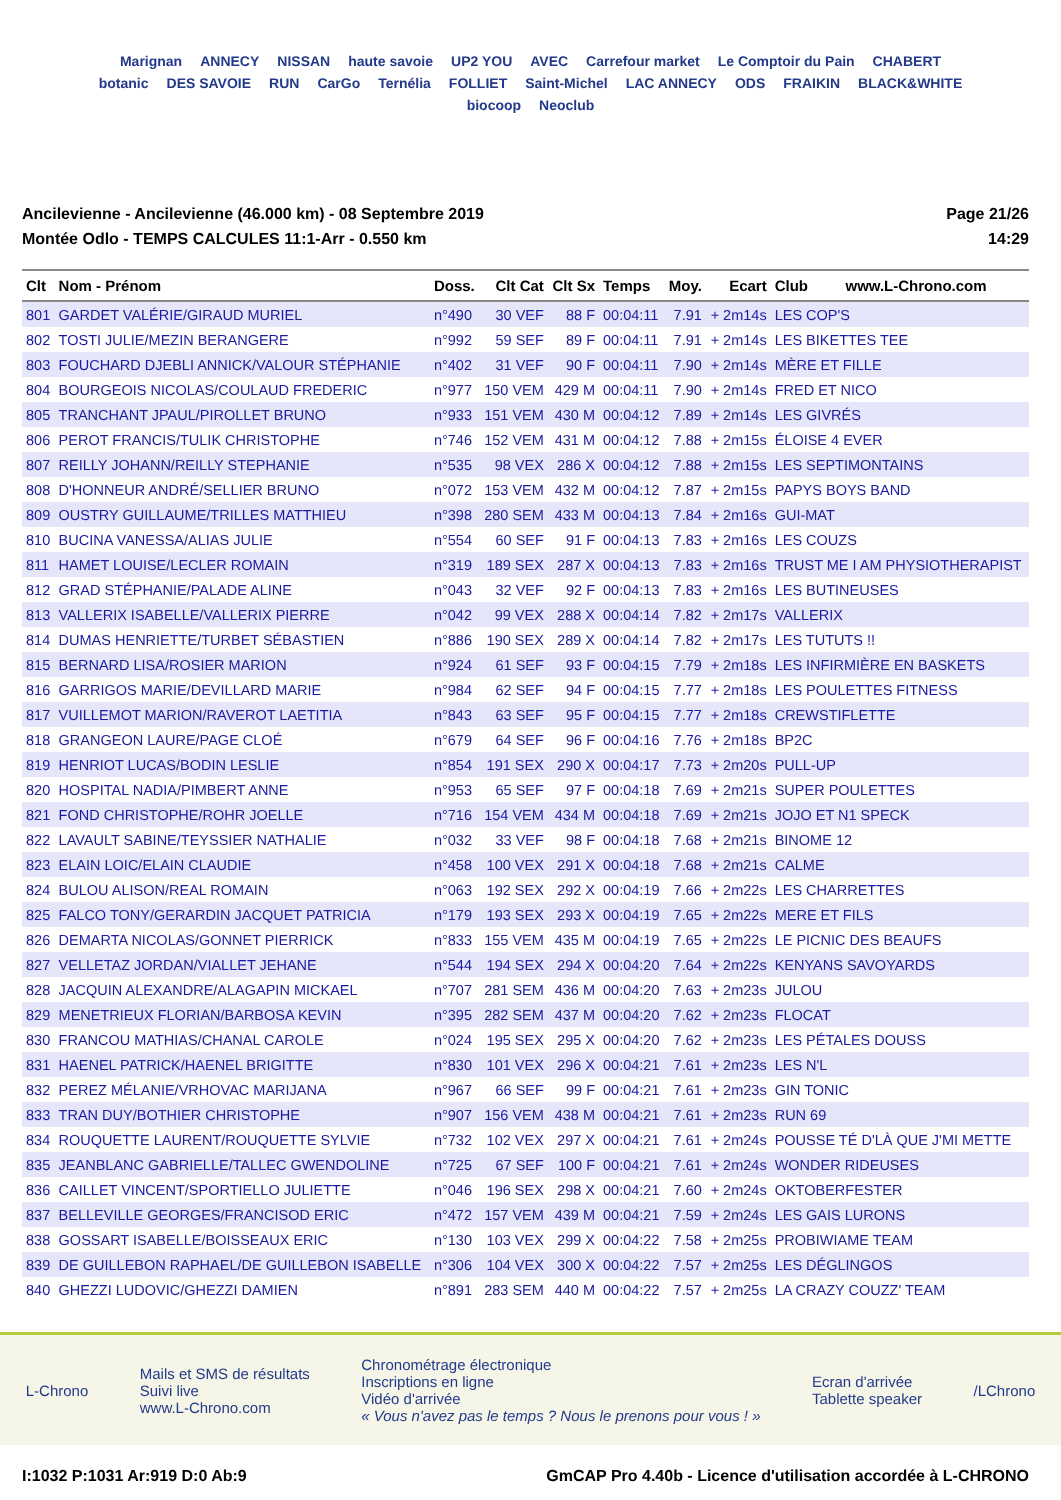Marignan ANNECY NISSAN haute savoie UP2 YOU AVEC Carrefour market Le Comptoir du Pain CHABERT botanic DES SAVOIE RUN CarGo Ternélia FOLLIET Saint-Michel LAC ANNECY ODS FRAIKIN BLACK&WHITE biocoop Neoclub
Ancilevienne - Ancilevienne (46.000 km) - 08 Septembre 2019
Montée Odlo - TEMPS CALCULES 11:1-Arr - 0.550 km
Page 21/26
14:29
| Clt | Nom - Prénom | Doss. | Clt Cat | Clt Sx | Temps | Moy. | Ecart | Club www.L-Chrono.com |
| --- | --- | --- | --- | --- | --- | --- | --- | --- |
| 801 | GARDET VALÉRIE/GIRAUD MURIEL | n°490 | 30 VEF | 88 F | 00:04:11 | 7.91 | + 2m14s | LES COP'S |
| 802 | TOSTI JULIE/MEZIN BERANGERE | n°992 | 59 SEF | 89 F | 00:04:11 | 7.91 | + 2m14s | LES BIKETTES TEE |
| 803 | FOUCHARD DJEBLI ANNICK/VALOUR STÉPHANIE | n°402 | 31 VEF | 90 F | 00:04:11 | 7.90 | + 2m14s | MÈRE ET FILLE |
| 804 | BOURGEOIS NICOLAS/COULAUD FREDERIC | n°977 | 150 VEM | 429 M | 00:04:11 | 7.90 | + 2m14s | FRED ET NICO |
| 805 | TRANCHANT JPAUL/PIROLLET BRUNO | n°933 | 151 VEM | 430 M | 00:04:12 | 7.89 | + 2m14s | LES GIVRÉS |
| 806 | PEROT FRANCIS/TULIK CHRISTOPHE | n°746 | 152 VEM | 431 M | 00:04:12 | 7.88 | + 2m15s | ÉLOISE 4 EVER |
| 807 | REILLY JOHANN/REILLY STEPHANIE | n°535 | 98 VEX | 286 X | 00:04:12 | 7.88 | + 2m15s | LES SEPTIMONTAINS |
| 808 | D'HONNEUR ANDRÉ/SELLIER BRUNO | n°072 | 153 VEM | 432 M | 00:04:12 | 7.87 | + 2m15s | PAPYS BOYS BAND |
| 809 | OUSTRY GUILLAUME/TRILLES MATTHIEU | n°398 | 280 SEM | 433 M | 00:04:13 | 7.84 | + 2m16s | GUI-MAT |
| 810 | BUCINA VANESSA/ALIAS JULIE | n°554 | 60 SEF | 91 F | 00:04:13 | 7.83 | + 2m16s | LES COUZS |
| 811 | HAMET LOUISE/LECLER ROMAIN | n°319 | 189 SEX | 287 X | 00:04:13 | 7.83 | + 2m16s | TRUST ME I AM PHYSIOTHERAPIST |
| 812 | GRAD STÉPHANIE/PALADE ALINE | n°043 | 32 VEF | 92 F | 00:04:13 | 7.83 | + 2m16s | LES BUTINEUSES |
| 813 | VALLERIX ISABELLE/VALLERIX PIERRE | n°042 | 99 VEX | 288 X | 00:04:14 | 7.82 | + 2m17s | VALLERIX |
| 814 | DUMAS HENRIETTE/TURBET SÉBASTIEN | n°886 | 190 SEX | 289 X | 00:04:14 | 7.82 | + 2m17s | LES TUTUTS !! |
| 815 | BERNARD LISA/ROSIER MARION | n°924 | 61 SEF | 93 F | 00:04:15 | 7.79 | + 2m18s | LES INFIRMIÈRE EN BASKETS |
| 816 | GARRIGOS MARIE/DEVILLARD MARIE | n°984 | 62 SEF | 94 F | 00:04:15 | 7.77 | + 2m18s | LES POULETTES FITNESS |
| 817 | VUILLEMOT MARION/RAVEROT LAETITIA | n°843 | 63 SEF | 95 F | 00:04:15 | 7.77 | + 2m18s | CREWSTIFLETTE |
| 818 | GRANGEON LAURE/PAGE CLOÉ | n°679 | 64 SEF | 96 F | 00:04:16 | 7.76 | + 2m18s | BP2C |
| 819 | HENRIOT LUCAS/BODIN LESLIE | n°854 | 191 SEX | 290 X | 00:04:17 | 7.73 | + 2m20s | PULL-UP |
| 820 | HOSPITAL NADIA/PIMBERT ANNE | n°953 | 65 SEF | 97 F | 00:04:18 | 7.69 | + 2m21s | SUPER POULETTES |
| 821 | FOND CHRISTOPHE/ROHR JOELLE | n°716 | 154 VEM | 434 M | 00:04:18 | 7.69 | + 2m21s | JOJO ET N1 SPECK |
| 822 | LAVAULT SABINE/TEYSSIER NATHALIE | n°032 | 33 VEF | 98 F | 00:04:18 | 7.68 | + 2m21s | BINOME 12 |
| 823 | ELAIN LOIC/ELAIN CLAUDIE | n°458 | 100 VEX | 291 X | 00:04:18 | 7.68 | + 2m21s | CALME |
| 824 | BULOU ALISON/REAL ROMAIN | n°063 | 192 SEX | 292 X | 00:04:19 | 7.66 | + 2m22s | LES CHARRETTES |
| 825 | FALCO TONY/GERARDIN JACQUET PATRICIA | n°179 | 193 SEX | 293 X | 00:04:19 | 7.65 | + 2m22s | MERE ET FILS |
| 826 | DEMARTA NICOLAS/GONNET PIERRICK | n°833 | 155 VEM | 435 M | 00:04:19 | 7.65 | + 2m22s | LE PICNIC DES BEAUFS |
| 827 | VELLETAZ JORDAN/VIALLET JEHANE | n°544 | 194 SEX | 294 X | 00:04:20 | 7.64 | + 2m22s | KENYANS SAVOYARDS |
| 828 | JACQUIN ALEXANDRE/ALAGAPIN MICKAEL | n°707 | 281 SEM | 436 M | 00:04:20 | 7.63 | + 2m23s | JULOU |
| 829 | MENETRIEUX FLORIAN/BARBOSA KEVIN | n°395 | 282 SEM | 437 M | 00:04:20 | 7.62 | + 2m23s | FLOCAT |
| 830 | FRANCOU MATHIAS/CHANAL CAROLE | n°024 | 195 SEX | 295 X | 00:04:20 | 7.62 | + 2m23s | LES PÉTALES DOUSS |
| 831 | HAENEL PATRICK/HAENEL BRIGITTE | n°830 | 101 VEX | 296 X | 00:04:21 | 7.61 | + 2m23s | LES N'L |
| 832 | PEREZ MÉLANIE/VRHOVAC MARIJANA | n°967 | 66 SEF | 99 F | 00:04:21 | 7.61 | + 2m23s | GIN TONIC |
| 833 | TRAN DUY/BOTHIER CHRISTOPHE | n°907 | 156 VEM | 438 M | 00:04:21 | 7.61 | + 2m23s | RUN 69 |
| 834 | ROUQUETTE LAURENT/ROUQUETTE SYLVIE | n°732 | 102 VEX | 297 X | 00:04:21 | 7.61 | + 2m24s | POUSSE TÉ D'LÀ QUE J'MI METTE |
| 835 | JEANBLANC GABRIELLE/TALLEC GWENDOLINE | n°725 | 67 SEF | 100 F | 00:04:21 | 7.61 | + 2m24s | WONDER RIDEUSES |
| 836 | CAILLET VINCENT/SPORTIELLO JULIETTE | n°046 | 196 SEX | 298 X | 00:04:21 | 7.60 | + 2m24s | OKTOBERFESTER |
| 837 | BELLEVILLE GEORGES/FRANCISOD ERIC | n°472 | 157 VEM | 439 M | 00:04:21 | 7.59 | + 2m24s | LES GAIS LURONS |
| 838 | GOSSART ISABELLE/BOISSEAUX ERIC | n°130 | 103 VEX | 299 X | 00:04:22 | 7.58 | + 2m25s | PROBIWIAME TEAM |
| 839 | DE GUILLEBON RAPHAEL/DE GUILLEBON ISABELLE | n°306 | 104 VEX | 300 X | 00:04:22 | 7.57 | + 2m25s | LES DÉGLINGOS |
| 840 | GHEZZI LUDOVIC/GHEZZI DAMIEN | n°891 | 283 SEM | 440 M | 00:04:22 | 7.57 | + 2m25s | LA CRAZY COUZZ' TEAM |
L-Chrono
Mails et SMS de résultats
Suivi live
www.L-Chrono.com
Chronométrage électronique
Inscriptions en ligne
Vidéo d'arrivée
« Vous n'avez pas le temps ? Nous le prenons pour vous ! »
Ecran d'arrivée
Tablette speaker
/LChrono
I:1032 P:1031 Ar:919 D:0 Ab:9 GmCAP Pro 4.40b - Licence d'utilisation accordée à L-CHRONO